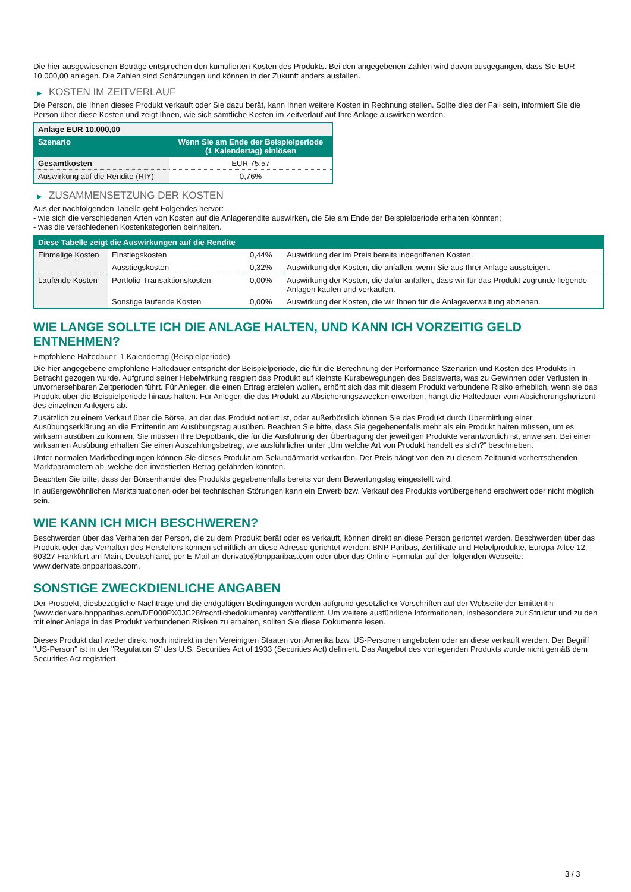Die hier ausgewiesenen Beträge entsprechen den kumulierten Kosten des Produkts. Bei den angegebenen Zahlen wird davon ausgegangen, dass Sie EUR 10.000,00 anlegen. Die Zahlen sind Schätzungen und können in der Zukunft anders ausfallen.
▶ KOSTEN IM ZEITVERLAUF
Die Person, die Ihnen dieses Produkt verkauft oder Sie dazu berät, kann Ihnen weitere Kosten in Rechnung stellen. Sollte dies der Fall sein, informiert Sie die Person über diese Kosten und zeigt Ihnen, wie sich sämtliche Kosten im Zeitverlauf auf Ihre Anlage auswirken werden.
| Anlage EUR 10.000,00 | |
| --- | --- |
| Szenario | Wenn Sie am Ende der Beispielperiode (1 Kalendertag) einlösen |
| Gesamtkosten | EUR 75,57 |
| Auswirkung auf die Rendite (RIY) | 0,76% |
▶ ZUSAMMENSETZUNG DER KOSTEN
Aus der nachfolgenden Tabelle geht Folgendes hervor:
- wie sich die verschiedenen Arten von Kosten auf die Anlagerendite auswirken, die Sie am Ende der Beispielperiode erhalten könnten;
- was die verschiedenen Kostenkategorien beinhalten.
| Diese Tabelle zeigt die Auswirkungen auf die Rendite | | | |
| --- | --- | --- | --- |
| Einmalige Kosten | Einstiegskosten | 0,44% | Auswirkung der im Preis bereits inbegriffenen Kosten. |
| | Ausstiegskosten | 0,32% | Auswirkung der Kosten, die anfallen, wenn Sie aus Ihrer Anlage aussteigen. |
| Laufende Kosten | Portfolio-Transaktionskosten | 0,00% | Auswirkung der Kosten, die dafür anfallen, dass wir für das Produkt zugrunde liegende Anlagen kaufen und verkaufen. |
| | Sonstige laufende Kosten | 0,00% | Auswirkung der Kosten, die wir Ihnen für die Anlageverwaltung abziehen. |
WIE LANGE SOLLTE ICH DIE ANLAGE HALTEN, UND KANN ICH VORZEITIG GELD ENTNEHMEN?
Empfohlene Haltedauer: 1 Kalendertag (Beispielperiode)
Die hier angegebene empfohlene Haltedauer entspricht der Beispielperiode, die für die Berechnung der Performance-Szenarien und Kosten des Produkts in Betracht gezogen wurde. Aufgrund seiner Hebelwirkung reagiert das Produkt auf kleinste Kursbewegungen des Basiswerts, was zu Gewinnen oder Verlusten in unvorhersehbaren Zeitperioden führt. Für Anleger, die einen Ertrag erzielen wollen, erhöht sich das mit diesem Produkt verbundene Risiko erheblich, wenn sie das Produkt über die Beispielperiode hinaus halten. Für Anleger, die das Produkt zu Absicherungszwecken erwerben, hängt die Haltedauer vom Absicherungshorizont des einzelnen Anlegers ab.
Zusätzlich zu einem Verkauf über die Börse, an der das Produkt notiert ist, oder außerbörslich können Sie das Produkt durch Übermittlung einer Ausübungserklärung an die Emittentin am Ausübungstag ausüben. Beachten Sie bitte, dass Sie gegebenenfalls mehr als ein Produkt halten müssen, um es wirksam ausüben zu können. Sie müssen Ihre Depotbank, die für die Ausführung der Übertragung der jeweiligen Produkte verantwortlich ist, anweisen. Bei einer wirksamen Ausübung erhalten Sie einen Auszahlungsbetrag, wie ausführlicher unter „Um welche Art von Produkt handelt es sich?“ beschrieben.
Unter normalen Marktbedingungen können Sie dieses Produkt am Sekundärmarkt verkaufen. Der Preis hängt von den zu diesem Zeitpunkt vorherrschenden Marktparametern ab, welche den investierten Betrag gefährden könnten.
Beachten Sie bitte, dass der Börsenhandel des Produkts gegebenenfalls bereits vor dem Bewertungstag eingestellt wird.
In außergewöhnlichen Marktsituationen oder bei technischen Störungen kann ein Erwerb bzw. Verkauf des Produkts vorübergehend erschwert oder nicht möglich sein.
WIE KANN ICH MICH BESCHWEREN?
Beschwerden über das Verhalten der Person, die zu dem Produkt berät oder es verkauft, können direkt an diese Person gerichtet werden. Beschwerden über das Produkt oder das Verhalten des Herstellers können schriftlich an diese Adresse gerichtet werden: BNP Paribas, Zertifikate und Hebelprodukte, Europa-Allee 12, 60327 Frankfurt am Main, Deutschland, per E-Mail an derivate@bnpparibas.com oder über das Online-Formular auf der folgenden Webseite: www.derivate.bnpparibas.com.
SONSTIGE ZWECKDIENLICHE ANGABEN
Der Prospekt, diesbezügliche Nachträge und die endgültigen Bedingungen werden aufgrund gesetzlicher Vorschriften auf der Webseite der Emittentin (www.derivate.bnpparibas.com/DE000PX0JC28/rechtlichedokumente) veröffentlicht. Um weitere ausführliche Informationen, insbesondere zur Struktur und zu den mit einer Anlage in das Produkt verbundenen Risiken zu erhalten, sollten Sie diese Dokumente lesen.
Dieses Produkt darf weder direkt noch indirekt in den Vereinigten Staaten von Amerika bzw. US-Personen angeboten oder an diese verkauft werden. Der Begriff "US-Person" ist in der "Regulation S" des U.S. Securities Act of 1933 (Securities Act) definiert. Das Angebot des vorliegenden Produkts wurde nicht gemäß dem Securities Act registriert.
3 / 3